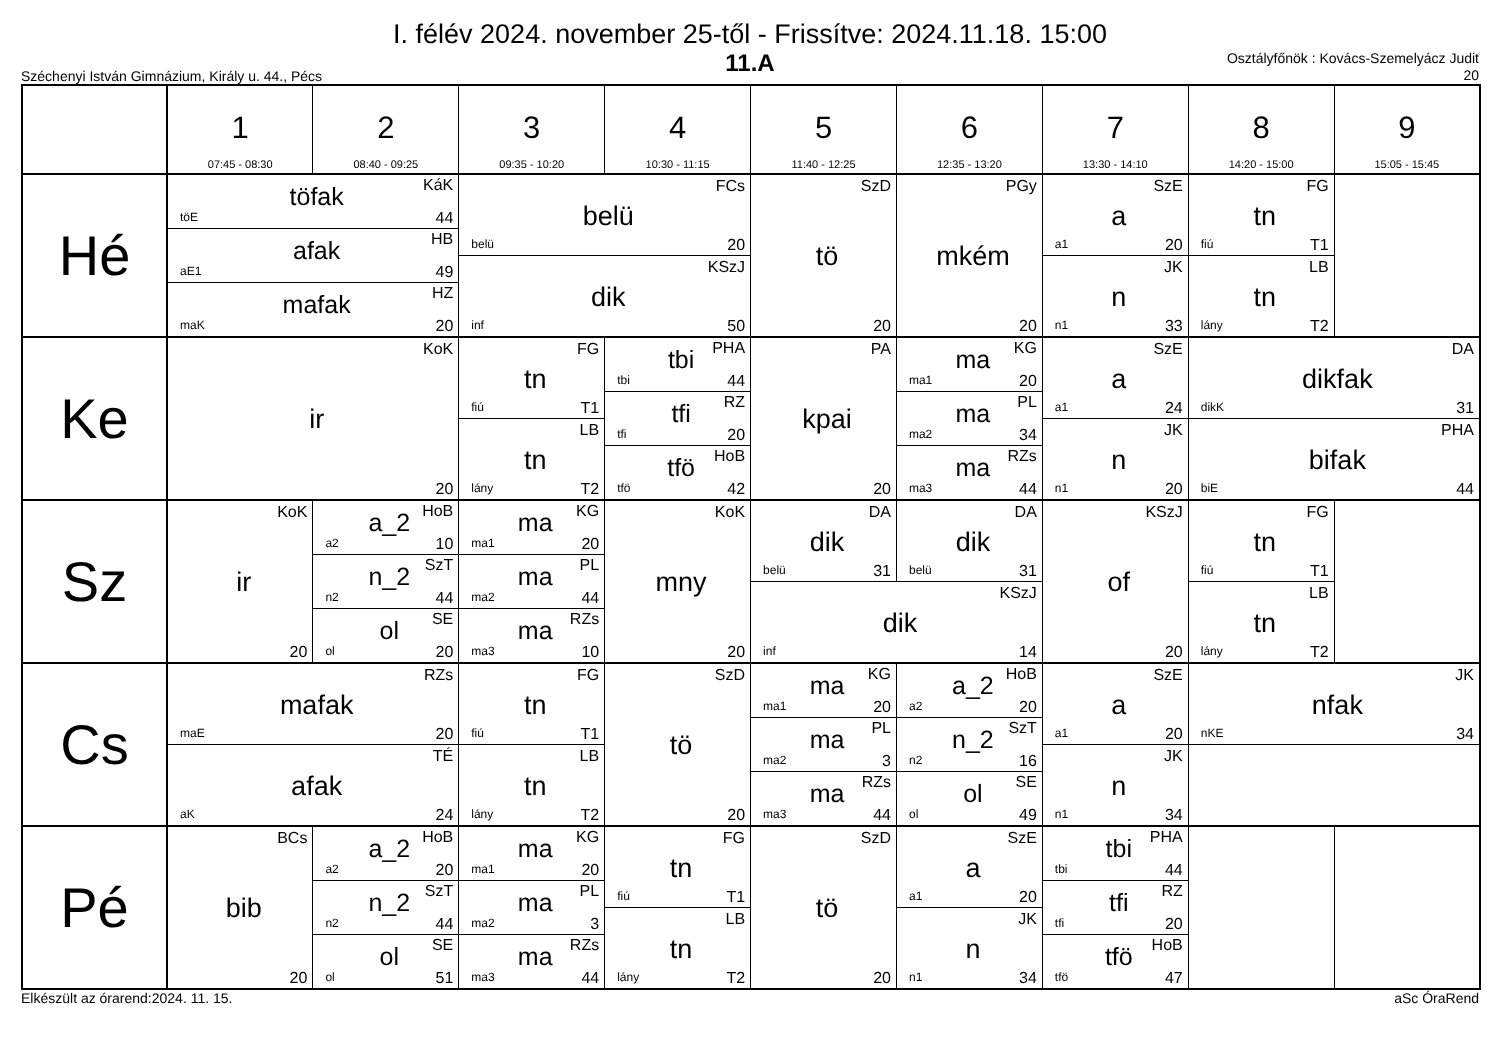I. félév 2024. november 25-től - Frissítve: 2024.11.18. 15:00
11.A
Széchenyi István Gimnázium, Király u. 44., Pécs
Osztályfőnök : Kovács-Szemelyácz Judit
20
| | 1 07:45 - 08:30 | 2 08:40 - 09:25 | 3 09:35 - 10:20 | 4 10:30 - 11:15 | 5 11:40 - 12:25 | 6 12:35 - 13:20 | 7 13:30 - 14:10 | 8 14:20 - 15:00 | 9 15:05 - 15:45 |
| --- | --- | --- | --- | --- | --- | --- | --- | --- | --- |
| Hé | KáK töfak töE 44 | | FCs belü belü 20 | | SzD tö 20 | PGy mkém 20 | SzE a a1 20 | FG tn fiú T1 | |
| | HB afak aE1 49 | | | | | | | | |
| | | | KSzJ dik inf 50 | | | | JK n n1 33 | LB tn lány T2 | |
| | HZ mafak maK 20 | | | | | | | | |
| Ke | KoK ir 20 | | FG tn fiú T1 | PHA tbi tbi 44 | PA kpai 20 | KG ma ma1 20 | SzE a a1 24 | DA dikfak dikK 31 | |
| | | | | RZ tfi tfi 20 | | PL ma ma2 34 | | | |
| | | | LB tn lány T2 | | | | JK n n1 20 | PHA bifak biE 44 | |
| | | | | HoB tfö tfö 42 | | RZs ma ma3 44 | | | |
| Sz | KoK ir 20 | HoB a_2 a2 10 | KG ma ma1 20 | KoK mny 20 | DA dik belü 31 | DA dik belü 31 | KSzJ of 20 | FG tn fiú T1 | |
| | | SzT n_2 n2 44 | PL ma ma2 44 | | | | | | |
| | | | | | KSzJ dik inf 14 | | | LB tn lány T2 | |
| | | SE ol ol 20 | RZs ma ma3 10 | | | | | | |
| Cs | RZs mafak maE 20 | | FG tn fiú T1 | SzD tö 20 | KG ma ma1 20 | HoB a_2 a2 20 | SzE a a1 20 | JK nfak nKE 34 | |
| | | | | | PL ma ma2 3 | SzT n_2 n2 16 | | | |
| | TÉ afak aK 24 | | LB tn lány T2 | | | | JK n n1 34 | | |
| | | | | | RZs ma ma3 44 | SE ol ol 49 | | | |
| Pé | BCs bib 20 | HoB a_2 a2 20 | KG ma ma1 20 | FG tn fiú T1 | SzD tö 20 | SzE a a1 20 | PHA tbi tbi 44 | | |
| | | SzT n_2 n2 44 | PL ma ma2 3 | | | | RZ tfi tfi 20 | | |
| | | | | LB tn lány T2 | | JK n n1 34 | | | |
| | | SE ol ol 51 | RZs ma ma3 44 | | | | HoB tfö tfö 47 | | |
Elkészült az órarend:2024. 11. 15. aSc ÓraRend